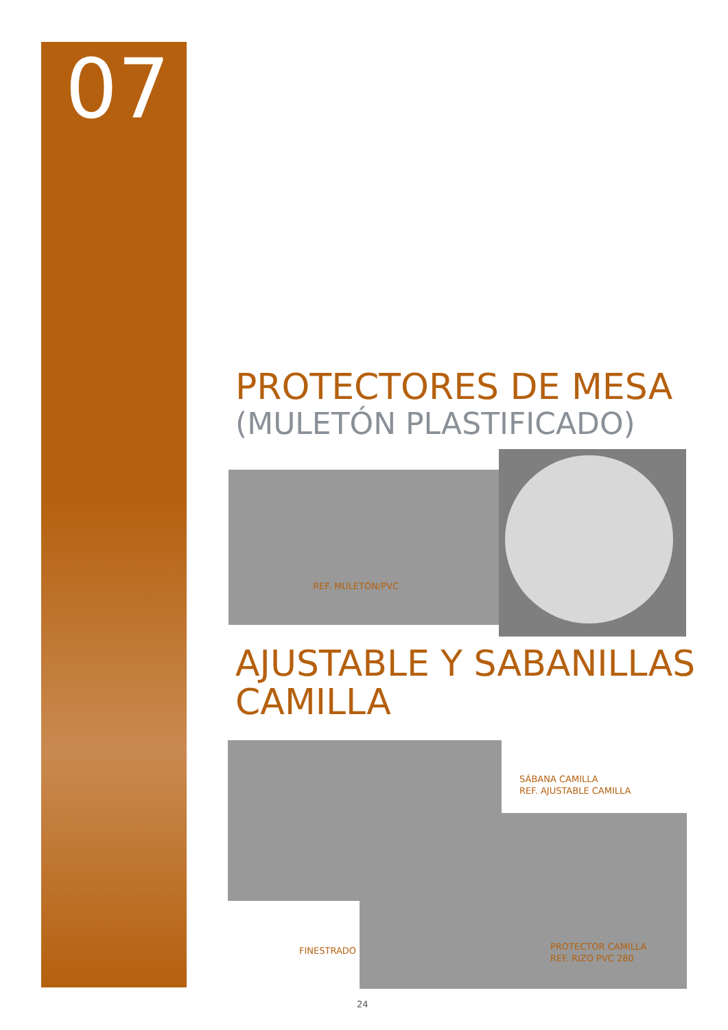07
PROTECTORES DE MESA
(MULETÓN PLASTIFICADO)
REF. MULETÓN/PVC
AJUSTABLE Y SABANILLAS CAMILLA
SÁBANA CAMILLA
REF. AJUSTABLE CAMILLA
FINESTRADO
PROTECTOR CAMILLA
REF. RIZO PVC 280
24